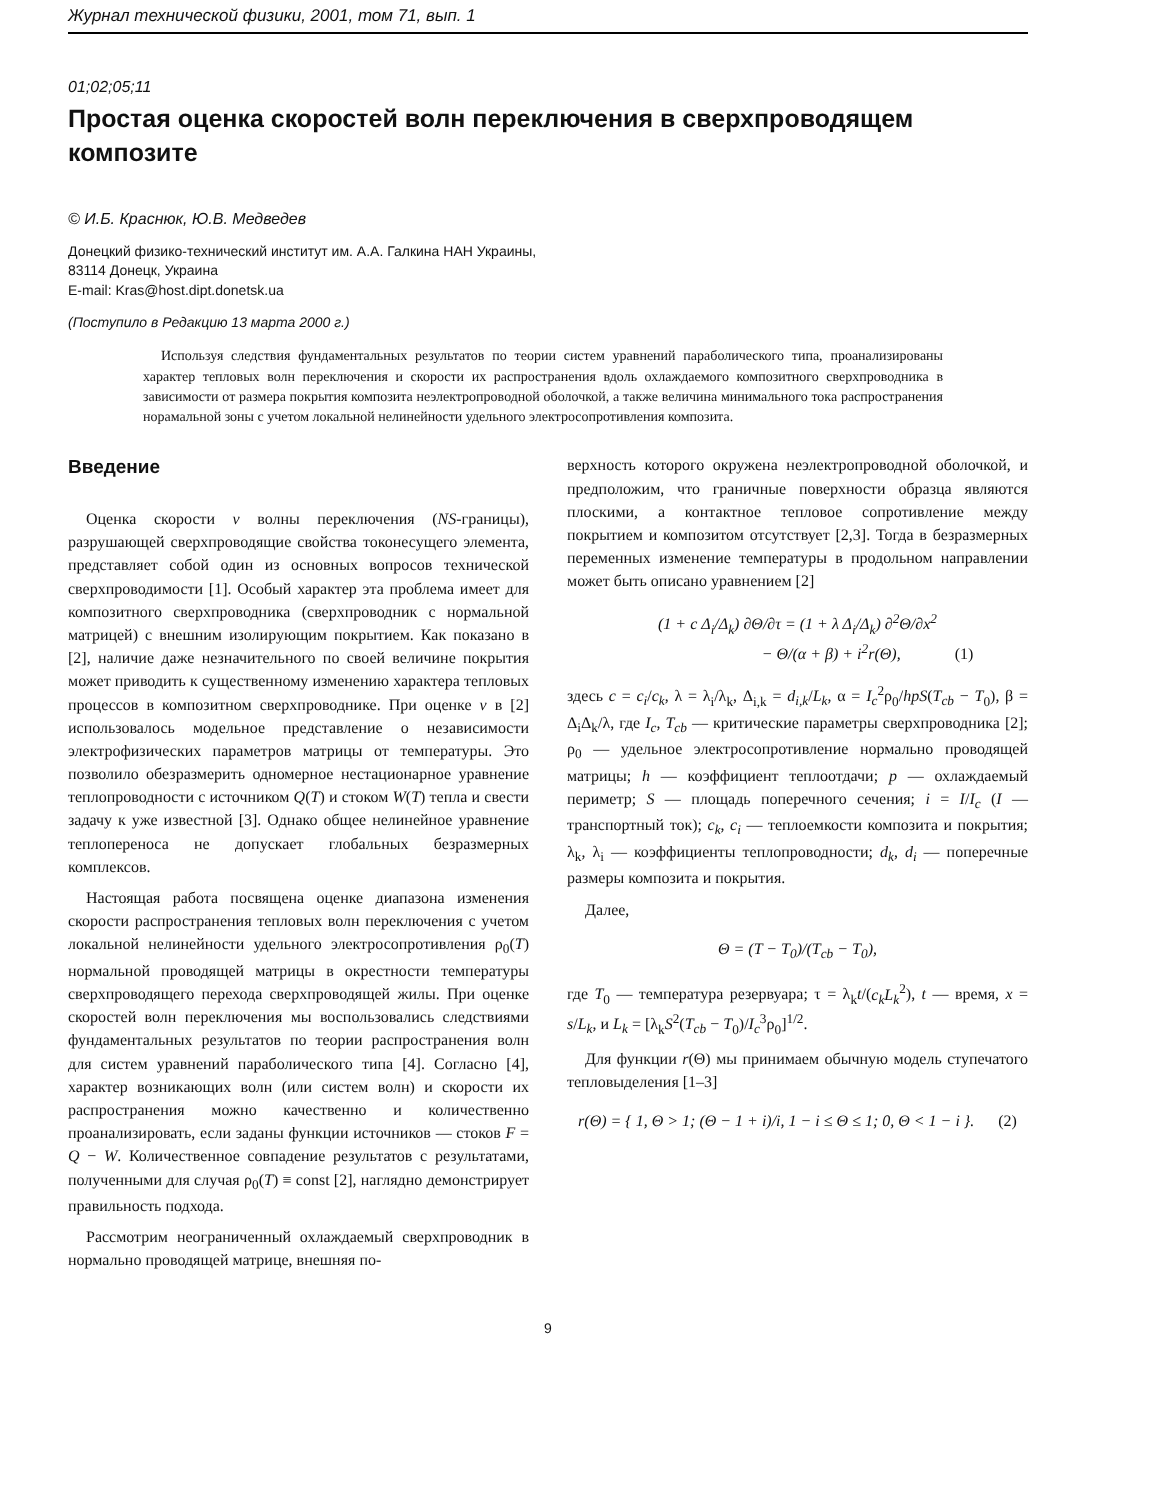Журнал технической физики, 2001, том 71, вып. 1
01;02;05;11
Простая оценка скоростей волн переключения в сверхпроводящем композите
© И.Б. Краснюк, Ю.В. Медведев
Донецкий физико-технический институт им. А.А. Галкина НАН Украины,
83114 Донецк, Украина
E-mail: Kras@host.dipt.donetsk.ua
(Поступило в Редакцию 13 марта 2000 г.)
Используя следствия фундаментальных результатов по теории систем уравнений параболического типа, проанализированы характер тепловых волн переключения и скорости их распространения вдоль охлаждаемого композитного сверхпроводника в зависимости от размера покрытия композита неэлектропроводной оболочкой, а также величина минимального тока распространения норамальной зоны с учетом локальной нелинейности удельного электросопротивления композита.
Введение
Оценка скорости v волны переключения (NS-границы), разрушающей сверхпроводящие свойства токонесущего элемента, представляет собой один из основных вопросов технической сверхпроводимости [1]. Особый характер эта проблема имеет для композитного сверхпроводника (сверхпроводник с нормальной матрицей) с внешним изолирующим покрытием. Как показано в [2], наличие даже незначительного по своей величине покрытия может приводить к существенному изменению характера тепловых процессов в композитном сверхпроводнике. При оценке v в [2] использовалось модельное представление о независимости электрофизических параметров матрицы от температуры. Это позволило обезразмерить одномерное нестационарное уравнение теплопроводности с источником Q(T) и стоком W(T) тепла и свести задачу к уже известной [3]. Однако общее нелинейное уравнение теплопереноса не допускает глобальных безразмерных комплексов.
Настоящая работа посвящена оценке диапазона изменения скорости распространения тепловых волн переключения с учетом локальной нелинейности удельного электросопротивления ρ<sub>0</sub>(T) нормальной проводящей матрицы в окрестности температуры сверхпроводящего перехода сверхпроводящей жилы. При оценке скоростей волн переключения мы воспользовались следствиями фундаментальных результатов по теории распространения волн для систем уравнений параболического типа [4]. Согласно [4], характер возникающих волн (или систем волн) и скорости их распространения можно качественно и количественно проанализировать, если заданы функции источников — стоков F = Q − W. Количественное совпадение результатов с результатами, полученными для случая ρ<sub>0</sub>(T) ≡ const [2], наглядно демонстрирует правильность подхода.
Рассмотрим неограниченный охлаждаемый сверхпроводник в нормально проводящей матрице, внешняя по-
верхность которого окружена неэлектропроводной оболочкой, и предположим, что граничные поверхности образца являются плоскими, а контактное тепловое сопротивление между покрытием и композитом отсутствует [2,3]. Тогда в безразмерных переменных изменение температуры в продольном направлении может быть описано уравнением [2]
(1 + c Δ<sub>i</sub>/Δ<sub>k</sub>) ∂Θ/∂τ = (1 + λ Δ<sub>i</sub>/Δ<sub>k</sub>) ∂<sup>2</sup>Θ/∂x<sup>2</sup>
− Θ/(α + β) + i<sup>2</sup>r(Θ), (1)
здесь c = c<sub>i</sub>/c<sub>k</sub>, λ = λ<sub>i</sub>/λ<sub>k</sub>, Δ<sub>i,k</sub> = d<sub>i,k</sub>/L<sub>k</sub>, α = I<sub>c</sub><sup>2</sup>ρ<sub>0</sub>/hpS(T<sub>cb</sub> − T<sub>0</sub>), β = Δ<sub>i</sub>Δ<sub>k</sub>/λ, где I<sub>c</sub>, T<sub>cb</sub> — критические параметры сверхпроводника [2]; ρ<sub>0</sub> — удельное электросопротивление нормально проводящей матрицы; h — коэффициент теплоотдачи; p — охлаждаемый периметр; S — площадь поперечного сечения; i = I/I<sub>c</sub> (I — транспортный ток); c<sub>k</sub>, c<sub>i</sub> — теплоемкости композита и покрытия; λ<sub>k</sub>, λ<sub>i</sub> — коэффициенты теплопроводности; d<sub>k</sub>, d<sub>i</sub> — поперечные размеры композита и покрытия.
Далее,
Θ = (T − T<sub>0</sub>)/(T<sub>cb</sub> − T<sub>0</sub>),
где T<sub>0</sub> — температура резервуара; τ = λ<sub>k</sub>t/(c<sub>k</sub>L<sub>k</sub><sup>2</sup>), t — время, x = s/L<sub>k</sub>, и L<sub>k</sub> = [λ<sub>k</sub>S<sup>2</sup>(T<sub>cb</sub> − T<sub>0</sub>)/I<sub>c</sub><sup>3</sup>ρ<sub>0</sub>]<sup>1/2</sup>.
Для функции r(Θ) мы принимаем обычную модель ступечатого тепловыделения [1–3]
r(Θ) = { 1, Θ > 1; (Θ − 1 + i)/i, 1 − i ≤ Θ ≤ 1; 0, Θ < 1 − i }. (2)
9